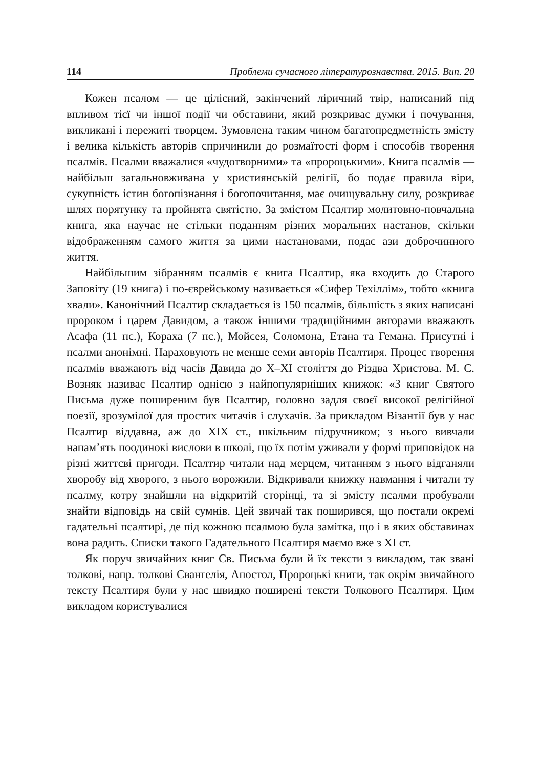114 Проблеми сучасного літературознавства. 2015. Вип. 20
Кожен псалом — це цілісний, закінчений ліричний твір, написаний під впливом тієї чи іншої події чи обставини, який розкриває думки і почування, викликані і пережиті творцем. Зумовлена таким чином багатопредметність змісту і велика кількість авторів спричинили до розмаїтості форм і способів творення псалмів. Псалми вважалися «чудотворними» та «пророцькими». Книга псалмів — найбільш загальновживана у християнській релігії, бо подає правила віри, сукупність істин богопізнання і богопочитання, має очищувальну силу, розкриває шлях порятунку та пройнята святістю. За змістом Псалтир молитовно-повчальна книга, яка научає не стільки поданням різних моральних настанов, скільки відображенням самого життя за цими настановами, подає ази доброчинного життя.
Найбільшим зібранням псалмів є книга Псалтир, яка входить до Старого Заповіту (19 книга) і по-єврейському називається «Сифер Техіллім», тобто «книга хвали». Канонічний Псалтир складається із 150 псалмів, більшість з яких написані пророком і царем Давидом, а також іншими традиційними авторами вважають Асафа (11 пс.), Кораха (7 пс.), Мойсея, Соломона, Етана та Гемана. Присутні і псалми анонімні. Нараховують не менше семи авторів Псалтиря. Процес творення псалмів вважають від часів Давида до X–XI століття до Різдва Христова. М. С. Возняк називає Псалтир однією з найпопулярніших книжок: «З книг Святого Письма дуже поширеним був Псалтир, головно задля своєї високої релігійної поезії, зрозумілої для простих читачів і слухачів. За прикладом Візантії був у нас Псалтир віддавна, аж до XIX ст., шкільним підручником; з нього вивчали напам’ять поодинокі вислови в школі, що їх потім уживали у формі приповідок на різні життєві пригоди. Псалтир читали над мерцем, читанням з нього відганяли хворобу від хворого, з нього ворожили. Відкривали книжку навмання і читали ту псалму, котру знайшли на відкритій сторінці, та зі змісту псалми пробували знайти відповідь на свій сумнів. Цей звичай так поширився, що постали окремі гадательні псалтирі, де під кожною псалмою була замітка, що і в яких обставинах вона радить. Списки такого Гадательного Псалтиря маємо вже з XI ст.
Як поруч звичайних книг Св. Письма були й їх тексти з викладом, так звані толкові, напр. толкові Євангелія, Апостол, Пророцькі книги, так окрім звичайного тексту Псалтиря були у нас швидко поширені тексти Толкового Псалтиря. Цим викладом користувалися